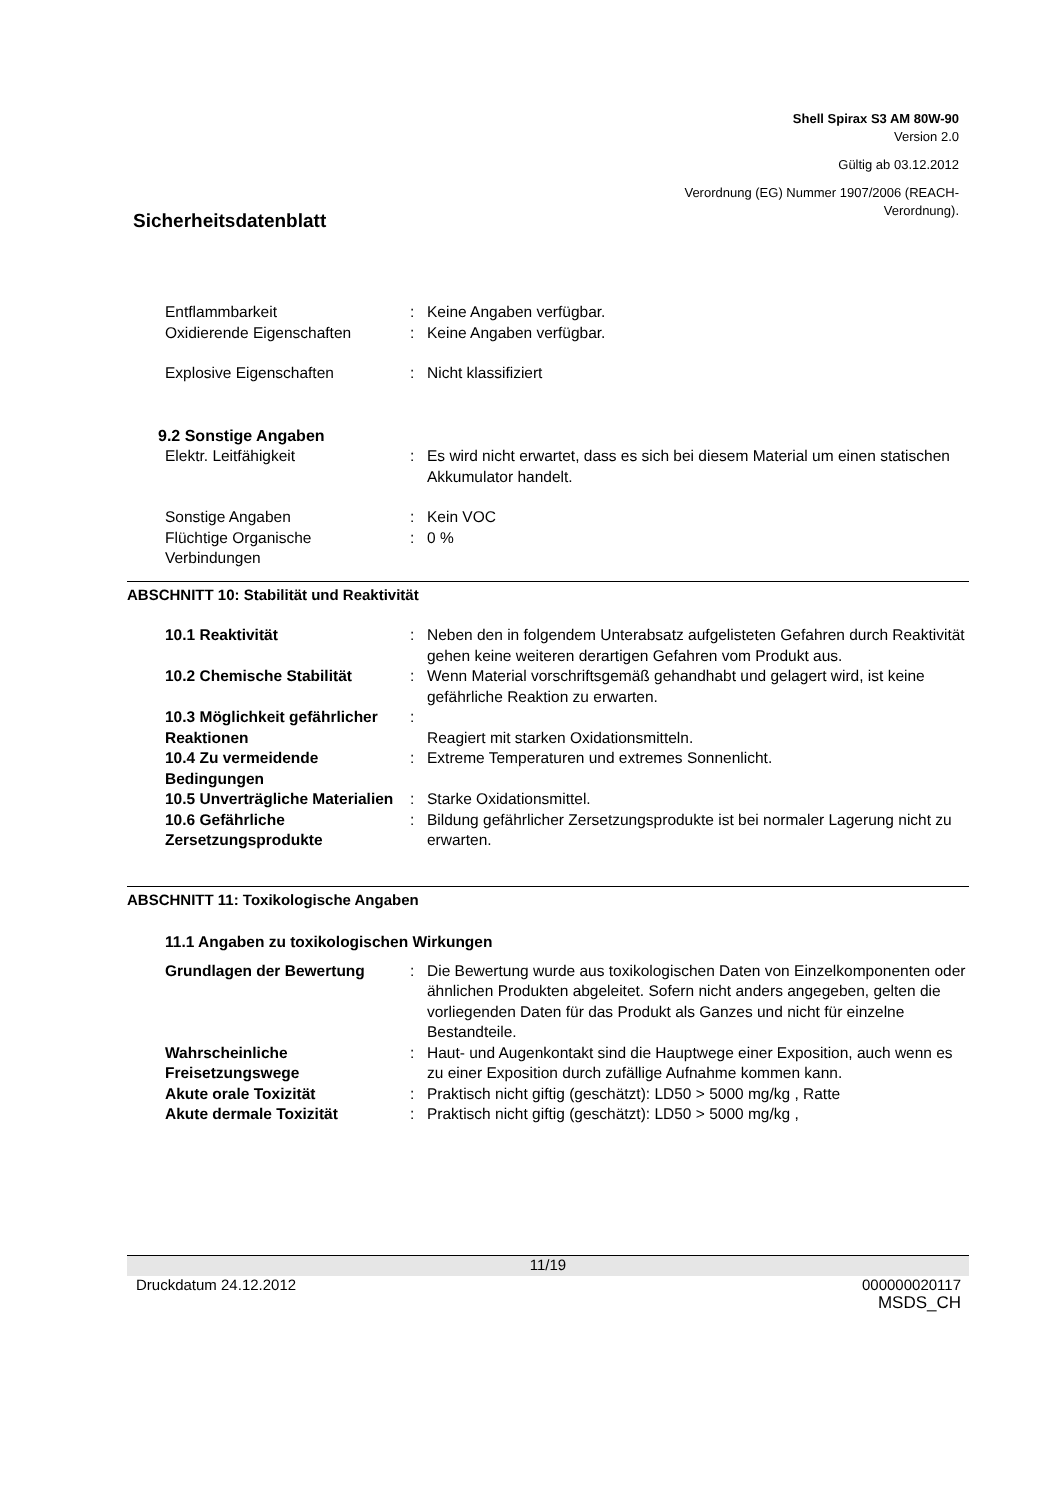Shell Spirax S3 AM 80W-90
Version 2.0
Gültig ab 03.12.2012
Verordnung (EG) Nummer 1907/2006 (REACH-
Verordnung).
Sicherheitsdatenblatt
Entflammbarkeit : Keine Angaben verfügbar.
Oxidierende Eigenschaften : Keine Angaben verfügbar.
Explosive Eigenschaften : Nicht klassifiziert
9.2 Sonstige Angaben
Elektr. Leitfähigkeit : Es wird nicht erwartet, dass es sich bei diesem Material um einen statischen Akkumulator handelt.
Sonstige Angaben : Kein VOC
Flüchtige Organische Verbindungen
: 0 %
ABSCHNITT 10: Stabilität und Reaktivität
10.1 Reaktivität : Neben den in folgendem Unterabsatz aufgelisteten Gefahren durch Reaktivität gehen keine weiteren derartigen Gefahren vom Produkt aus.
10.2 Chemische Stabilität : Wenn Material vorschriftsgemäß gehandhabt und gelagert wird, ist keine gefährliche Reaktion zu erwarten.
10.3 Möglichkeit gefährlicher Reaktionen
:
Reagiert mit starken Oxidationsmitteln.
10.4 Zu vermeidende Bedingungen
: Extreme Temperaturen und extremes Sonnenlicht.
10.5 Unverträgliche Materialien
: Starke Oxidationsmittel.
10.6 Gefährliche Zersetzungsprodukte
: Bildung gefährlicher Zersetzungsprodukte ist bei normaler Lagerung nicht zu erwarten.
ABSCHNITT 11: Toxikologische Angaben
11.1 Angaben zu toxikologischen Wirkungen
Grundlagen der Bewertung : Die Bewertung wurde aus toxikologischen Daten von Einzelkomponenten oder ähnlichen Produkten abgeleitet. Sofern nicht anders angegeben, gelten die vorliegenden Daten für das Produkt als Ganzes und nicht für einzelne Bestandteile.
Wahrscheinliche Freisetzungswege
: Haut- und Augenkontakt sind die Hauptwege einer Exposition, auch wenn es zu einer Exposition durch zufällige Aufnahme kommen kann.
Akute orale Toxizität : Praktisch nicht giftig (geschätzt): LD50 > 5000 mg/kg , Ratte
Akute dermale Toxizität : Praktisch nicht giftig (geschätzt): LD50 > 5000 mg/kg ,
11/19
Druckdatum 24.12.2012 000000020117
MSDS_CH